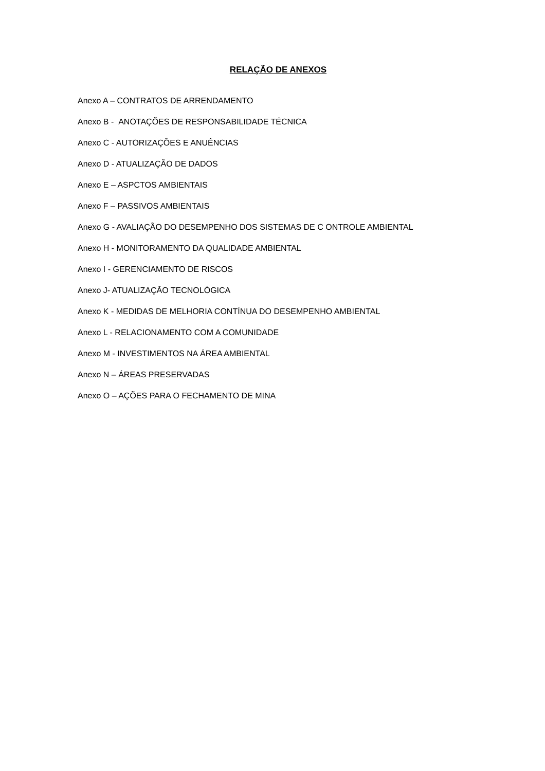RELAÇÃO DE ANEXOS
Anexo A – CONTRATOS DE ARRENDAMENTO
Anexo B - ANOTAÇÕES DE RESPONSABILIDADE TÉCNICA
Anexo C - AUTORIZAÇÕES E ANUÊNCIAS
Anexo D - ATUALIZAÇÃO DE DADOS
Anexo E – ASPCTOS AMBIENTAIS
Anexo F – PASSIVOS AMBIENTAIS
Anexo G - AVALIAÇÃO DO DESEMPENHO DOS SISTEMAS DE C ONTROLE AMBIENTAL
Anexo H - MONITORAMENTO DA QUALIDADE AMBIENTAL
Anexo I - GERENCIAMENTO DE RISCOS
Anexo J- ATUALIZAÇÃO TECNOLÓGICA
Anexo K - MEDIDAS DE MELHORIA CONTÍNUA DO DESEMPENHO AMBIENTAL
Anexo L - RELACIONAMENTO COM A COMUNIDADE
Anexo M - INVESTIMENTOS NA ÁREA AMBIENTAL
Anexo N – ÁREAS PRESERVADAS
Anexo O – AÇÕES PARA O FECHAMENTO DE MINA